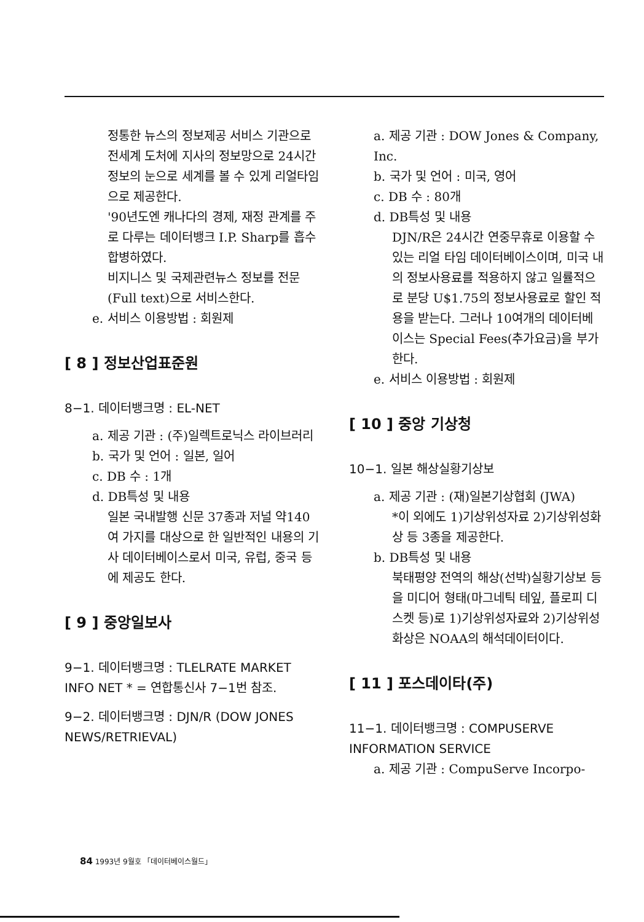정통한 뉴스의 정보제공 서비스 기관으로 전세계 도처에 지사의 정보망으로 24시간 정보의 눈으로 세계를 볼 수 있게 리얼타임으로 제공한다.
'90년도엔 캐나다의 경제, 재정 관계를 주로 다루는 데이터뱅크 I.P. Sharp를 흡수 합병하였다.
비지니스 및 국제관련뉴스 정보를 전문(Full text)으로 서비스한다.
e. 서비스 이용방법 : 회원제
[ 8 ] 정보산업표준원
8−1. 데이터뱅크명 : EL-NET
a. 제공 기관 : (주)일렉트로닉스 라이브러리
b. 국가 및 언어 : 일본, 일어
c. DB 수 : 1개
d. DB특성 및 내용
일본 국내발행 신문 37종과 저널 약140여 가지를 대상으로 한 일반적인 내용의 기사 데이터베이스로서 미국, 유럽, 중국 등에 제공도 한다.
[ 9 ] 중앙일보사
9−1. 데이터뱅크명 : TLELRATE MARKET INFO NET * = 연합통신사 7−1번 참조.
9−2. 데이터뱅크명 : DJN/R (DOW JONES NEWS/RETRIEVAL)
a. 제공 기관 : DOW Jones & Company, Inc.
b. 국가 및 언어 : 미국, 영어
c. DB 수 : 80개
d. DB특성 및 내용
DJN/R은 24시간 연중무휴로 이용할 수 있는 리얼 타임 데이터베이스이며, 미국 내의 정보사용료를 적용하지 않고 일률적으로 분당 U$1.75의 정보사용료로 할인 적용을 받는다. 그러나 10여개의 데이터베이스는 Special Fees(추가요금)을 부가한다.
e. 서비스 이용방법 : 회원제
[ 10 ] 중앙 기상청
10−1. 일본 해상실황기상보
a. 제공 기관 : (재)일본기상협회 (JWA)
*이 외에도 1)기상위성자료 2)기상위성화상 등 3종을 제공한다.
b. DB특성 및 내용
북태평양 전역의 해상(선박)실황기상보 등을 미디어 형태(마그네틱 테잎, 플로피 디스켓 등)로 1)기상위성자료와 2)기상위성화상은 NOAA의 해석데이터이다.
[ 11 ] 포스데이타(주)
11−1. 데이터뱅크명 : COMPUSERVE INFORMATION SERVICE
a. 제공 기관 : CompuServe Incorpo-
84 1993년 9월호 「데이터베이스월드」